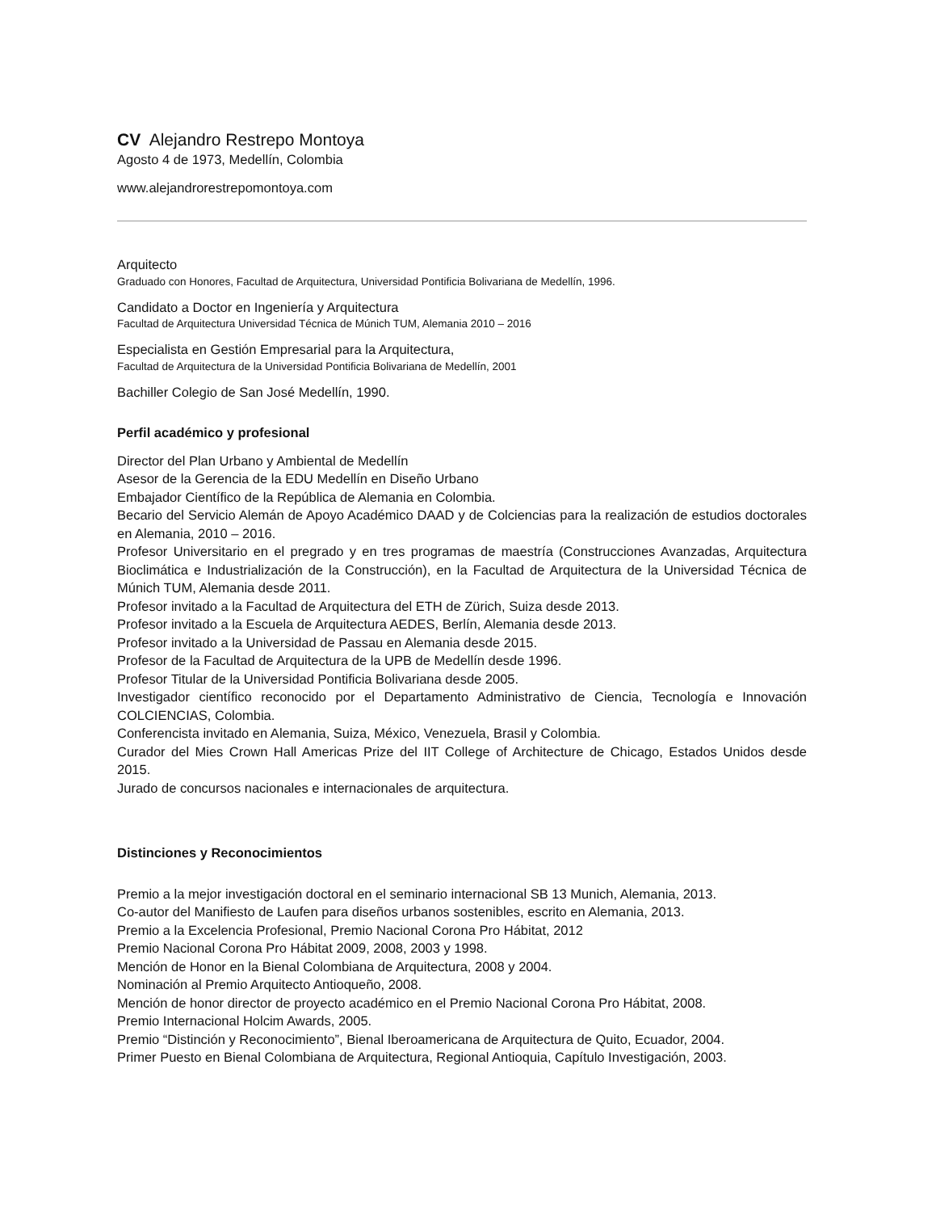CV Alejandro Restrepo Montoya
Agosto 4 de 1973, Medellín, Colombia
www.alejandrorestrepomontoya.com
Arquitecto
Graduado con Honores, Facultad de Arquitectura, Universidad Pontificia Bolivariana de Medellín, 1996.
Candidato a Doctor en Ingeniería y Arquitectura
Facultad de Arquitectura Universidad Técnica de Múnich TUM, Alemania 2010 – 2016
Especialista en Gestión Empresarial para la Arquitectura,
Facultad de Arquitectura de la Universidad Pontificia Bolivariana de Medellín, 2001
Bachiller Colegio de San José Medellín, 1990.
Perfil académico y profesional
Director del Plan Urbano y Ambiental de Medellín
Asesor de la Gerencia de la EDU Medellín en Diseño Urbano
Embajador Científico de la República de Alemania en Colombia.
Becario del Servicio Alemán de Apoyo Académico DAAD y de Colciencias para la realización de estudios doctorales en Alemania, 2010 – 2016.
Profesor Universitario en el pregrado y en tres programas de maestría (Construcciones Avanzadas, Arquitectura Bioclimática e Industrialización de la Construcción), en la Facultad de Arquitectura de la Universidad Técnica de Múnich TUM, Alemania desde 2011.
Profesor invitado a la Facultad de Arquitectura del ETH de Zürich, Suiza desde 2013.
Profesor invitado a la Escuela de Arquitectura AEDES, Berlín, Alemania desde 2013.
Profesor invitado a la Universidad de Passau en Alemania desde 2015.
Profesor de la Facultad de Arquitectura de la UPB de Medellín desde 1996.
Profesor Titular de la Universidad Pontificia Bolivariana desde 2005.
Investigador científico reconocido por el Departamento Administrativo de Ciencia, Tecnología e Innovación COLCIENCIAS, Colombia.
Conferencista invitado en Alemania, Suiza, México, Venezuela, Brasil y Colombia.
Curador del Mies Crown Hall Americas Prize del IIT College of Architecture de Chicago, Estados Unidos desde 2015.
Jurado de concursos nacionales e internacionales de arquitectura.
Distinciones y Reconocimientos
Premio a la mejor investigación doctoral en el seminario internacional SB 13 Munich, Alemania, 2013.
Co-autor del Manifiesto de Laufen para diseños urbanos sostenibles, escrito en Alemania, 2013.
Premio a la Excelencia Profesional, Premio Nacional Corona Pro Hábitat, 2012
Premio Nacional Corona Pro Hábitat 2009, 2008, 2003 y 1998.
Mención de Honor en la Bienal Colombiana de Arquitectura, 2008 y 2004.
Nominación al Premio Arquitecto Antioqueño, 2008.
Mención de honor director de proyecto académico en el Premio Nacional Corona Pro Hábitat, 2008.
Premio Internacional Holcim Awards, 2005.
Premio “Distinción y Reconocimiento”, Bienal Iberoamericana de Arquitectura de Quito, Ecuador, 2004.
Primer Puesto en Bienal Colombiana de Arquitectura, Regional Antioquia, Capítulo Investigación, 2003.